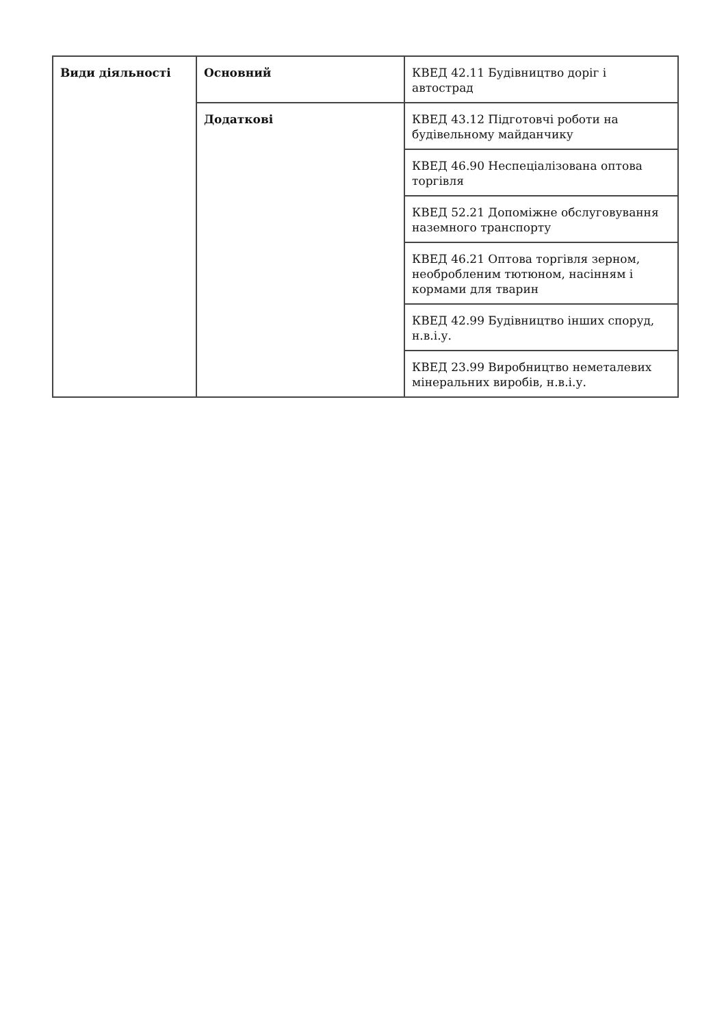| Види діяльності | Основний | КВЕД 42.11 Будівництво доріг і автострад |
| | Додаткові | КВЕД 43.12 Підготовчі роботи на будівельному майданчику |
| | | КВЕД 46.90 Неспеціалізована оптова торгівля |
| | | КВЕД 52.21 Допоміжне обслуговування наземного транспорту |
| | | КВЕД 46.21 Оптова торгівля зерном, необробленим тютюном, насінням і кормами для тварин |
| | | КВЕД 42.99 Будівництво інших споруд, н.в.і.у. |
| | | КВЕД 23.99 Виробництво неметалевих мінеральних виробів, н.в.і.у. |